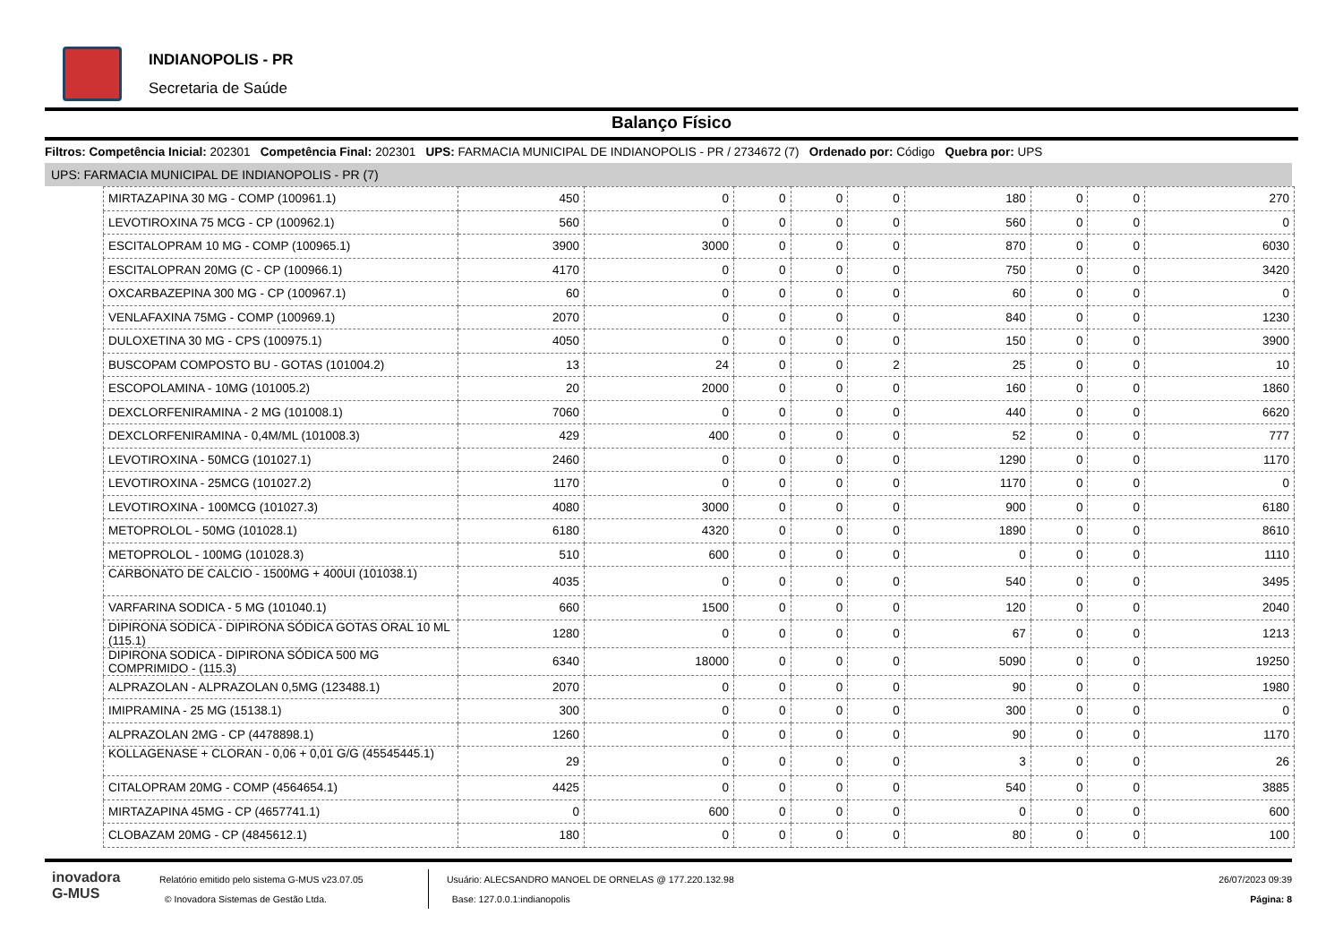INDIANOPOLIS - PR
Secretaria de Saúde
Balanço Físico
Filtros: Competência Inicial: 202301 Competência Final: 202301 UPS: FARMACIA MUNICIPAL DE INDIANOPOLIS - PR / 2734672 (7) Ordenado por: Código Quebra por: UPS
UPS: FARMACIA MUNICIPAL DE INDIANOPOLIS - PR (7)
| MIRTAZAPINA 30 MG - COMP (100961.1) | 450 | 0 | 0 | 0 | 0 | 180 | 0 | 0 | 270 |
| LEVOTIROXINA 75 MCG - CP (100962.1) | 560 | 0 | 0 | 0 | 0 | 560 | 0 | 0 | 0 |
| ESCITALOPRAM 10 MG - COMP (100965.1) | 3900 | 3000 | 0 | 0 | 0 | 870 | 0 | 0 | 6030 |
| ESCITALOPRAN 20MG (C - CP (100966.1) | 4170 | 0 | 0 | 0 | 0 | 750 | 0 | 0 | 3420 |
| OXCARBAZEPINA 300 MG - CP (100967.1) | 60 | 0 | 0 | 0 | 0 | 60 | 0 | 0 | 0 |
| VENLAFAXINA 75MG - COMP (100969.1) | 2070 | 0 | 0 | 0 | 0 | 840 | 0 | 0 | 1230 |
| DULOXETINA 30 MG - CPS (100975.1) | 4050 | 0 | 0 | 0 | 0 | 150 | 0 | 0 | 3900 |
| BUSCOPAM COMPOSTO BU - GOTAS (101004.2) | 13 | 24 | 0 | 0 | 2 | 25 | 0 | 0 | 10 |
| ESCOPOLAMINA - 10MG (101005.2) | 20 | 2000 | 0 | 0 | 0 | 160 | 0 | 0 | 1860 |
| DEXCLORFENIRAMINA - 2 MG (101008.1) | 7060 | 0 | 0 | 0 | 0 | 440 | 0 | 0 | 6620 |
| DEXCLORFENIRAMINA - 0,4M/ML (101008.3) | 429 | 400 | 0 | 0 | 0 | 52 | 0 | 0 | 777 |
| LEVOTIROXINA - 50MCG (101027.1) | 2460 | 0 | 0 | 0 | 0 | 1290 | 0 | 0 | 1170 |
| LEVOTIROXINA - 25MCG (101027.2) | 1170 | 0 | 0 | 0 | 0 | 1170 | 0 | 0 | 0 |
| LEVOTIROXINA - 100MCG (101027.3) | 4080 | 3000 | 0 | 0 | 0 | 900 | 0 | 0 | 6180 |
| METOPROLOL - 50MG (101028.1) | 6180 | 4320 | 0 | 0 | 0 | 1890 | 0 | 0 | 8610 |
| METOPROLOL - 100MG (101028.3) | 510 | 600 | 0 | 0 | 0 | 0 | 0 | 0 | 1110 |
| CARBONATO DE CALCIO - 1500MG + 400UI (101038.1) | 4035 | 0 | 0 | 0 | 0 | 540 | 0 | 0 | 3495 |
| VARFARINA SODICA - 5 MG (101040.1) | 660 | 1500 | 0 | 0 | 0 | 120 | 0 | 0 | 2040 |
| DIPIRONA SODICA - DIPIRONA SÓDICA GOTAS ORAL 10 ML (115.1) | 1280 | 0 | 0 | 0 | 0 | 67 | 0 | 0 | 1213 |
| DIPIRONA SODICA - DIPIRONA SÓDICA 500 MG COMPRIMIDO - (115.3) | 6340 | 18000 | 0 | 0 | 0 | 5090 | 0 | 0 | 19250 |
| ALPRAZOLAN - ALPRAZOLAN 0,5MG (123488.1) | 2070 | 0 | 0 | 0 | 0 | 90 | 0 | 0 | 1980 |
| IMIPRAMINA - 25 MG (15138.1) | 300 | 0 | 0 | 0 | 0 | 300 | 0 | 0 | 0 |
| ALPRAZOLAN 2MG - CP (4478898.1) | 1260 | 0 | 0 | 0 | 0 | 90 | 0 | 0 | 1170 |
| KOLLAGENASE + CLORAN - 0,06 + 0,01 G/G (45545445.1) | 29 | 0 | 0 | 0 | 0 | 3 | 0 | 0 | 26 |
| CITALOPRAM 20MG - COMP (4564654.1) | 4425 | 0 | 0 | 0 | 0 | 540 | 0 | 0 | 3885 |
| MIRTAZAPINA 45MG - CP (4657741.1) | 0 | 600 | 0 | 0 | 0 | 0 | 0 | 0 | 600 |
| CLOBAZAM 20MG - CP (4845612.1) | 180 | 0 | 0 | 0 | 0 | 80 | 0 | 0 | 100 |
inovadora
G-MUS
Relatório emitido pelo sistema G-MUS v23.07.05
© Inovadora Sistemas de Gestão Ltda.
Usuário: ALECSANDRO MANOEL DE ORNELAS @ 177.220.132.98
Base: 127.0.0.1:indianopolis
26/07/2023 09:39
Página: 8